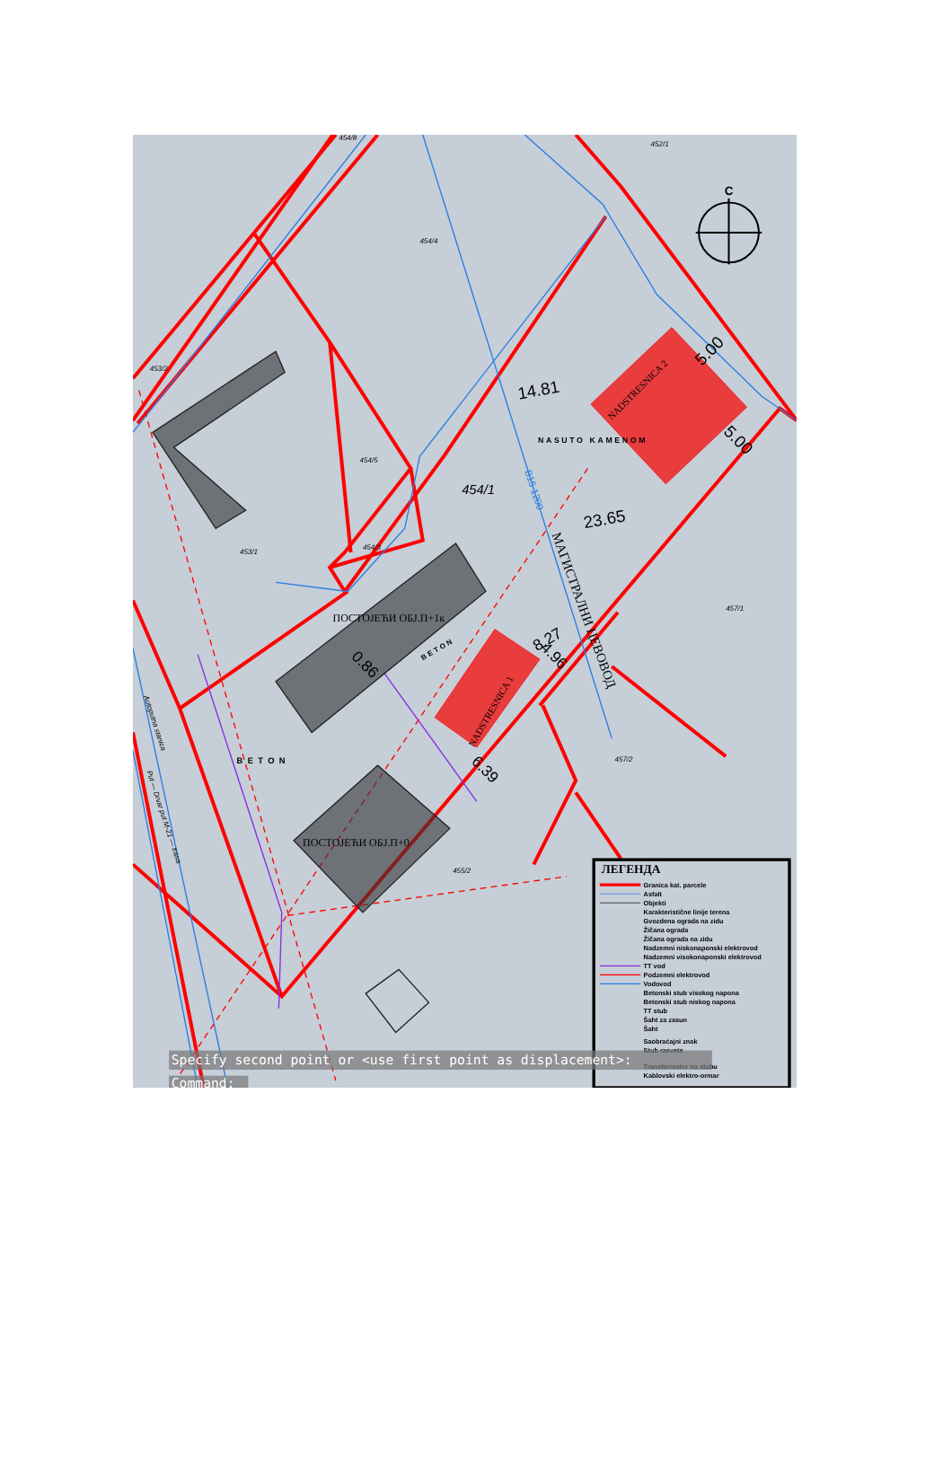С
454/8
452/1
454/4
453/2
454/5
454/1
454/3
453/1
457/1
457/2
455/2
14.81
5.00
5.00
23.65
8.27
4.96
0.86
6.39
NASUTO KAMENOM
NADSTRESNICA 2
NADSTRESNICA 1
ПОСТОЈЕЋИ ОБЈ.П+1к
ПОСТОЈЕЋИ ОБЈ.П+0
BETON
BETON
МАГИСТРАЛНИ ЦЕВОВОД
В15 1200
Autoputna stanica
Put — Drvar put M-21 — trasa
ЛЕГЕНДА
Granica kat. parcele
Asfalt
Objekti
Karakteristične linije terena
Gvozdena ograda na zidu
Žičana ograda
Žičana ograda na zidu
Nadzemni niskonaponski elektrovod
Nadzemni visokonaponski elektrovod
TT vod
Podzemni elektrovod
Vodovod
Betonski stub visokog napona
Betonski stub niskog napona
TT stub
Šaht za zasun
Šaht
Saobraćajni znak
Stub rasvete
Transformator na stubu
Kablovski elektro-ormar
Specify second point or <use first point as displacement>:
Command: